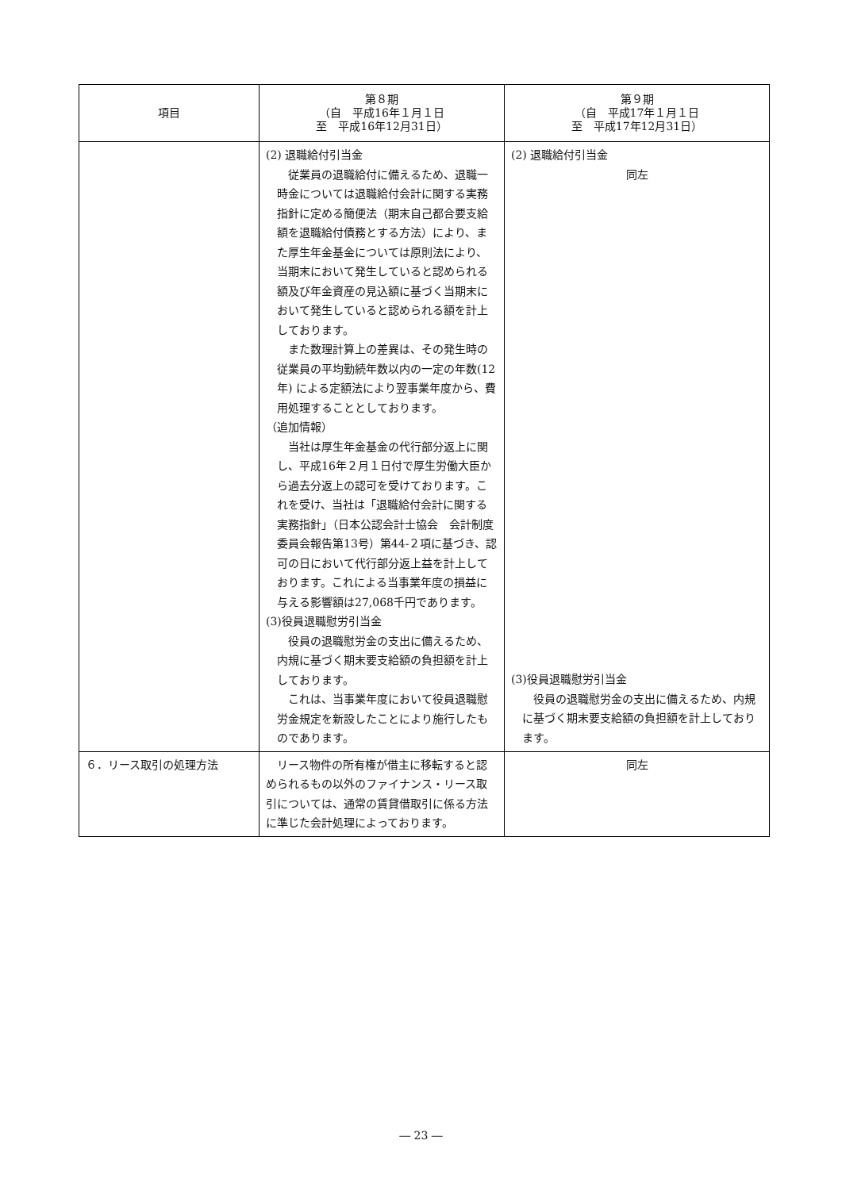| 項目 | 第８期 （自 平成16年１月１日 至 平成16年12月31日） | 第９期 （自 平成17年１月１日 至 平成17年12月31日） |
| --- | --- | --- |
| | (2) 退職給付引当金 従業員の退職給付に備えるため、退職一時金については退職給付会計に関する実務指針に定める簡便法（期末自己都合要支給額を退職給付債務とする方法）により、また厚生年金基金については原則法により、当期末において発生していると認められる額及び年金資産の見込額に基づく当期末において発生していると認められる額を計上しております。 また数理計算上の差異は、その発生時の従業員の平均勤続年数以内の一定の年数(12年) による定額法により翌事業年度から、費用処理することとしております。 （追加情報） 当社は厚生年金基金の代行部分返上に関し、平成16年２月１日付で厚生労働大臣から過去分返上の認可を受けております。これを受け、当社は「退職給付会計に関する実務指針」（日本公認会計士協会 会計制度委員会報告第13号）第44-２項に基づき、認可の日において代行部分返上益を計上しております。これによる当事業年度の損益に与える影響額は27,068千円であります。 (3)役員退職慰労引当金 役員の退職慰労金の支出に備えるため、内規に基づく期末要支給額の負担額を計上しております。 これは、当事業年度において役員退職慰労金規定を新設したことにより施行したものであります。 | (2) 退職給付引当金 同左 (3)役員退職慰労引当金 役員の退職慰労金の支出に備えるため、内規に基づく期末要支給額の負担額を計上しております。 |
| ６．リース取引の処理方法 | リース物件の所有権が借主に移転すると認められるもの以外のファイナンス・リース取引については、通常の賃貸借取引に係る方法に準じた会計処理によっております。 | 同左 |
― 23 ―